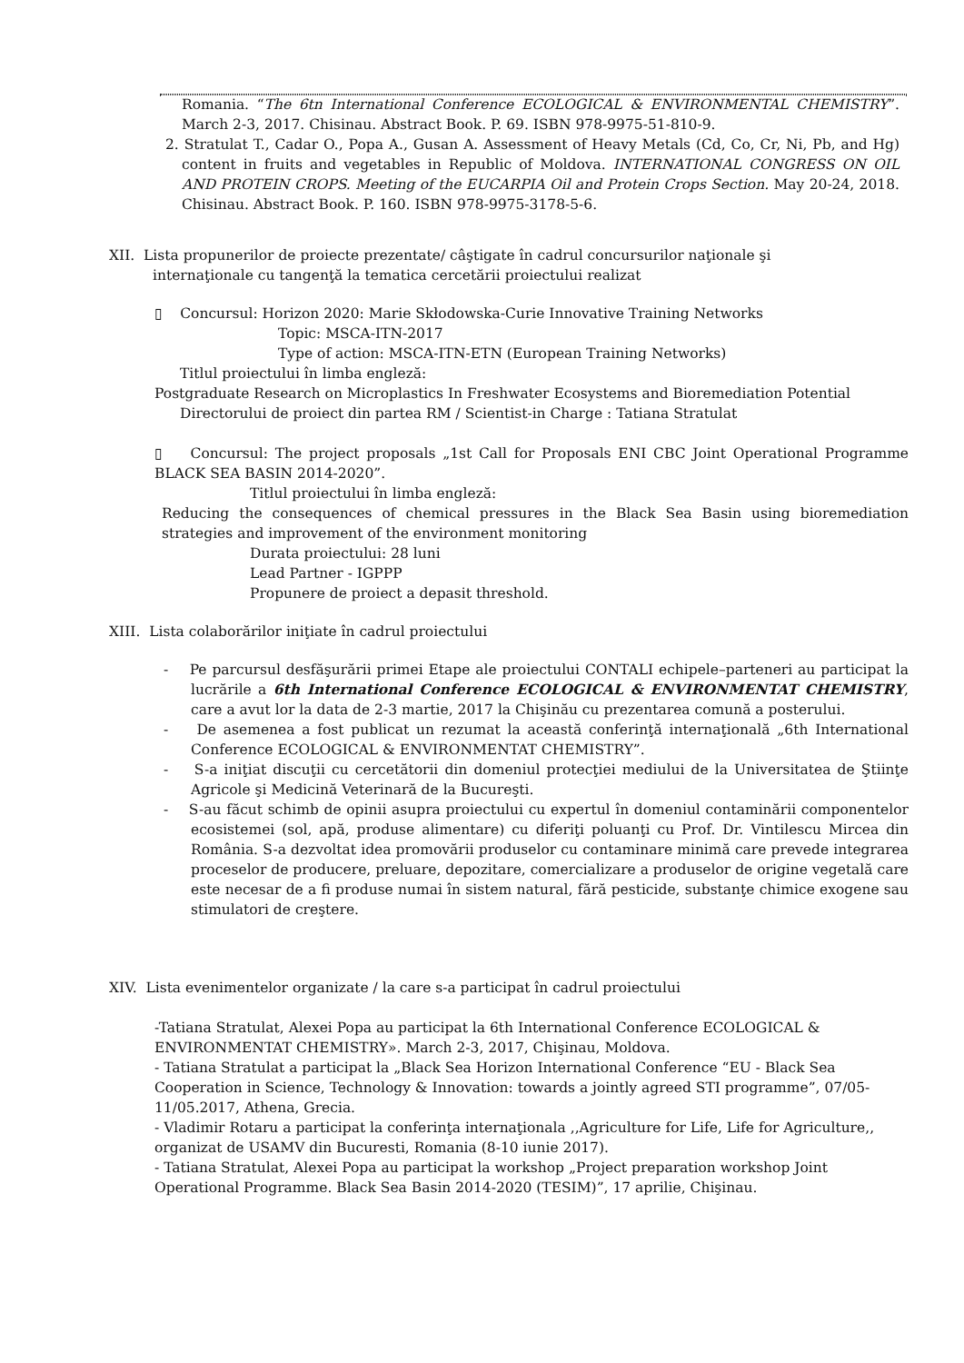Romania. “The 6tn International Conference ECOLOGICAL & ENVIRONMENTAL CHEMISTRY”. March 2-3, 2017. Chisinau. Abstract Book. P. 69. ISBN 978-9975-51-810-9.
2. Stratulat T., Cadar O., Popa A., Gusan A. Assessment of Heavy Metals (Cd, Co, Cr, Ni, Pb, and Hg) content in fruits and vegetables in Republic of Moldova. INTERNATIONAL CONGRESS ON OIL AND PROTEIN CROPS. Meeting of the EUCARPIA Oil and Protein Crops Section. May 20-24, 2018. Chisinau. Abstract Book. P. 160. ISBN 978-9975-3178-5-6.
XII. Lista propunerilor de proiecte prezentate/ câştigate în cadrul concursurilor naţionale şi
internaţionale cu tangenţă la tematica cercetării proiectului realizat
▯ Concursul: Horizon 2020: Marie Skłodowska-Curie Innovative Training Networks
Topic: MSCA-ITN-2017
Type of action: MSCA-ITN-ETN (European Training Networks)
Titlul proiectului în limba engleză:
Postgraduate Research on Microplastics In Freshwater Ecosystems and Bioremediation Potential
Directorului de proiect din partea RM / Scientist-in Charge : Tatiana Stratulat
▯ Concursul: The project proposals „1st Call for Proposals ENI CBC Joint Operational Programme BLACK SEA BASIN 2014-2020”.
Titlul proiectului în limba engleză:
Reducing the consequences of chemical pressures in the Black Sea Basin using bioremediation strategies and improvement of the environment monitoring
Durata proiectului: 28 luni
Lead Partner - IGPPP
Propunere de proiect a depasit threshold.
XIII. Lista colaborărilor iniţiate în cadrul proiectului
- Pe parcursul desfăşurării primei Etape ale proiectului CONTALI echipele–parteneri au participat la lucrările a 6th International Conference ECOLOGICAL & ENVIRONMENTAT CHEMISTRY, care a avut lor la data de 2-3 martie, 2017 la Chişinău cu prezentarea comună a posterului.
- De asemenea a fost publicat un rezumat la această conferinţă internaţională „6th International Conference ECOLOGICAL & ENVIRONMENTAT CHEMISTRY”.
- S-a iniţiat discuţii cu cercetătorii din domeniul protecţiei mediului de la Universitatea de Ştiinţe Agricole şi Medicină Veterinară de la Bucureşti.
- S-au făcut schimb de opinii asupra proiectului cu expertul în domeniul contaminării componentelor ecosistemei (sol, apă, produse alimentare) cu diferiţi poluanţi cu Prof. Dr. Vintilescu Mircea din România. S-a dezvoltat idea promovării produselor cu contaminare minimă care prevede integrarea proceselor de producere, preluare, depozitare, comercializare a produselor de origine vegetală care este necesar de a fi produse numai în sistem natural, fără pesticide, substanţe chimice exogene sau stimulatori de creştere.
XIV. Lista evenimentelor organizate / la care s-a participat în cadrul proiectului
-Tatiana Stratulat, Alexei Popa au participat la 6th International Conference ECOLOGICAL & ENVIRONMENTAT CHEMISTRY». March 2-3, 2017, Chişinau, Moldova.
- Tatiana Stratulat a participat la „Black Sea Horizon International Conference “EU - Black Sea Cooperation in Science, Technology & Innovation: towards a jointly agreed STI programme”, 07/05-11/05.2017, Athena, Grecia.
- Vladimir Rotaru a participat la conferinţa internaţionala ,,Agriculture for Life, Life for Agriculture,, organizat de USAMV din Bucuresti, Romania (8-10 iunie 2017).
- Tatiana Stratulat, Alexei Popa au participat la workshop „Project preparation workshop Joint Operational Programme. Black Sea Basin 2014-2020 (TESIM)”, 17 aprilie, Chişinau.